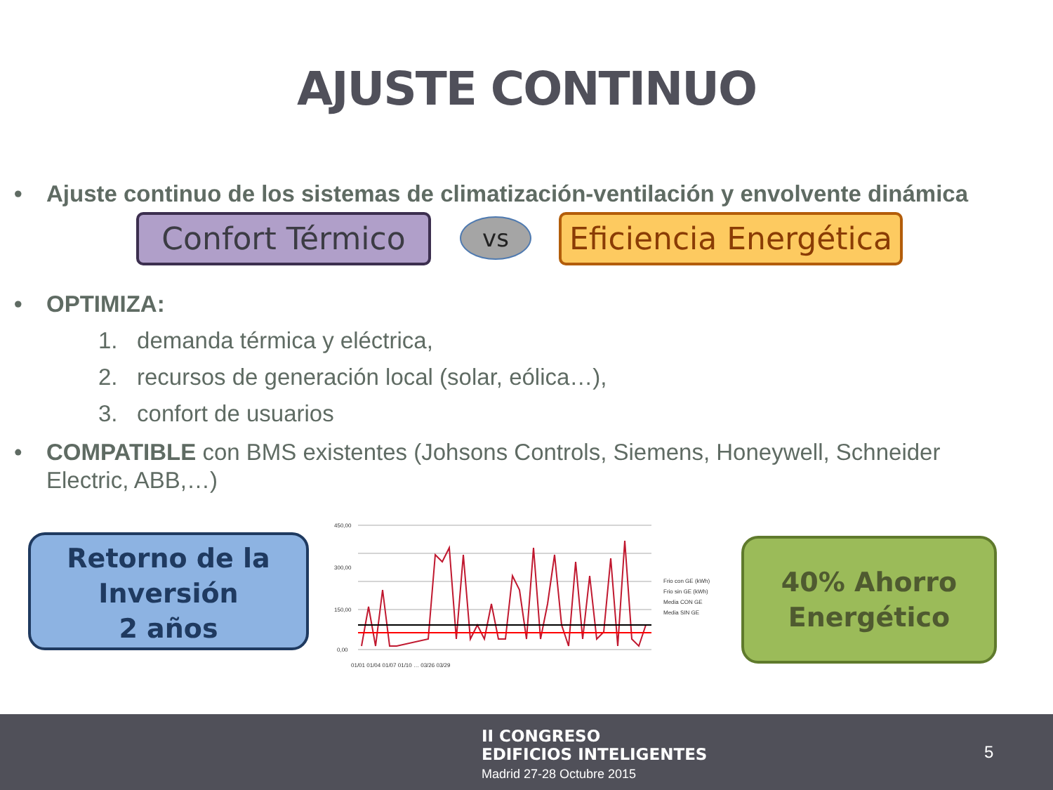AJUSTE CONTINUO
• Ajuste continuo de los sistemas de climatización-ventilación y envolvente dinámica
Confort Térmico vs
Eficiencia Energética
• OPTIMIZA:
1. demanda térmica y eléctrica,
2. recursos de generación local (solar, eólica…),
3. confort de usuarios
• COMPATIBLE con BMS existentes (Johsons Controls, Siemens, Honeywell, Schneider Electric, ABB,…)
Retorno de la
Inversión
2 años
450,00
300,00
150,00
0,00
Frio con GE (kWh)
Frio sin GE (kWh)
Media CON GE
Media SIN GE
01/01 01/04 01/07 01/10 … 03/26 03/29
40% Ahorro
Energético
II CONGRESO
EDIFICIOS INTELIGENTES
Madrid 27-28 Octubre 2015
5